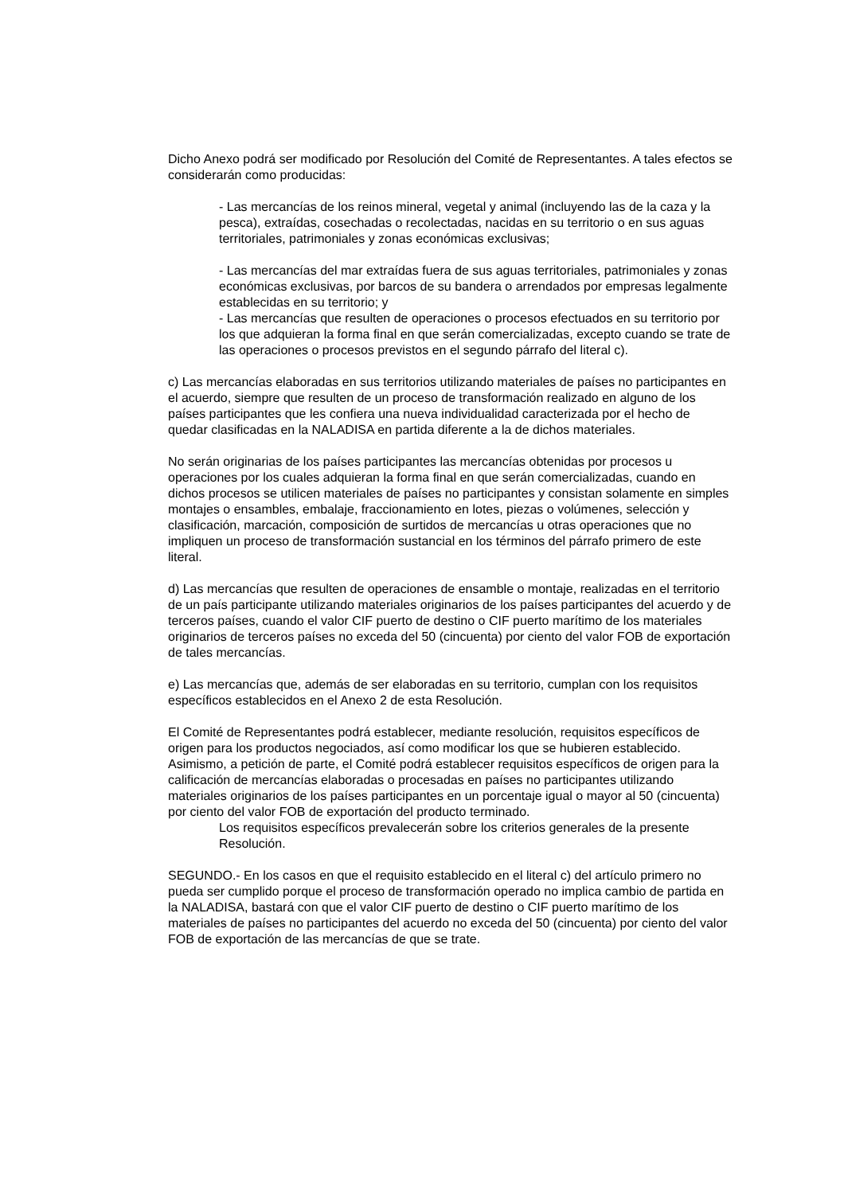Dicho Anexo podrá ser modificado por Resolución del Comité de Representantes. A tales efectos se considerarán como producidas:
- Las mercancías de los reinos mineral, vegetal y animal (incluyendo las de la caza y la pesca), extraídas, cosechadas o recolectadas, nacidas en su territorio o en sus aguas territoriales, patrimoniales y zonas económicas exclusivas;
- Las mercancías del mar extraídas fuera de sus aguas territoriales, patrimoniales y zonas económicas exclusivas, por barcos de su bandera o arrendados por empresas legalmente establecidas en su territorio; y
- Las mercancías que resulten de operaciones o procesos efectuados en su territorio por los que adquieran la forma final en que serán comercializadas, excepto cuando se trate de las operaciones o procesos previstos en el segundo párrafo del literal c).
c) Las mercancías elaboradas en sus territorios utilizando materiales de países no participantes en el acuerdo, siempre que resulten de un proceso de transformación realizado en alguno de los países participantes que les confiera una nueva individualidad caracterizada por el hecho de quedar clasificadas en la NALADISA en partida diferente a la de dichos materiales.
No serán originarias de los países participantes las mercancías obtenidas por procesos u operaciones por los cuales adquieran la forma final en que serán comercializadas, cuando en dichos procesos se utilicen materiales de países no participantes y consistan solamente en simples montajes o ensambles, embalaje, fraccionamiento en lotes, piezas o volúmenes, selección y clasificación, marcación, composición de surtidos de mercancías u otras operaciones que no impliquen un proceso de transformación sustancial en los términos del párrafo primero de este literal.
d) Las mercancías que resulten de operaciones de ensamble o montaje, realizadas en el territorio de un país participante utilizando materiales originarios de los países participantes del acuerdo y de terceros países, cuando el valor CIF puerto de destino o CIF puerto marítimo de los materiales originarios de terceros países no exceda del 50 (cincuenta) por ciento del valor FOB de exportación de tales mercancías.
e) Las mercancías que, además de ser elaboradas en su territorio, cumplan con los requisitos específicos establecidos en el Anexo 2 de esta Resolución.
El Comité de Representantes podrá establecer, mediante resolución, requisitos específicos de origen para los productos negociados, así como modificar los que se hubieren establecido. Asimismo, a petición de parte, el Comité podrá establecer requisitos específicos de origen para la calificación de mercancías elaboradas o procesadas en países no participantes utilizando materiales originarios de los países participantes en un porcentaje igual o mayor al 50 (cincuenta) por ciento del valor FOB de exportación del producto terminado.
Los requisitos específicos prevalecerán sobre los criterios generales de la presente Resolución.
SEGUNDO.- En los casos en que el requisito establecido en el literal c) del artículo primero no pueda ser cumplido porque el proceso de transformación operado no implica cambio de partida en la NALADISA, bastará con que el valor CIF puerto de destino o CIF puerto marítimo de los materiales de países no participantes del acuerdo no exceda del 50 (cincuenta) por ciento del valor FOB de exportación de las mercancías de que se trate.